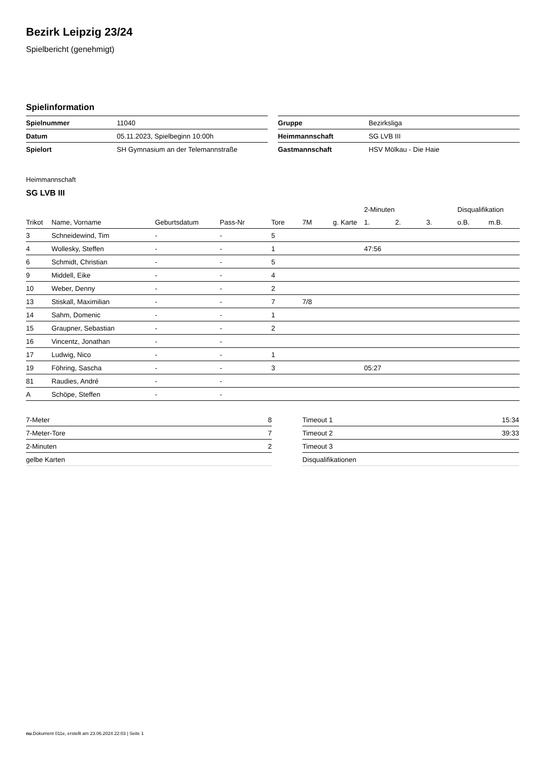Bezirk Leipzig 23/24
Spielbericht (genehmigt)
Spielinformation
| Spielnummer | 11040 |
| Datum | 05.11.2023, Spielbeginn 10:00h |
| Spielort | SH Gymnasium an der Telemannstraße |
| Gruppe | Bezirksliga |
| Heimmannschaft | SG LVB III |
| Gastmannschaft | HSV Mölkau - Die Haie |
Heimmannschaft
SG LVB III
| | | | | | | | 2-Minuten | | | Disqualifikation | |
| --- | --- | --- | --- | --- | --- | --- | --- | --- | --- | --- | --- |
| Trikot | Name, Vorname | Geburtsdatum | Pass-Nr | Tore | 7M | g. Karte | 1. | 2. | 3. | o.B. | m.B. |
| 3 | Schneidewind, Tim | - | - | 5 | | | | | | | |
| 4 | Wollesky, Steffen | - | - | 1 | | | 47:56 | | | | |
| 6 | Schmidt, Christian | - | - | 5 | | | | | | | |
| 9 | Middell, Eike | - | - | 4 | | | | | | | |
| 10 | Weber, Denny | - | - | 2 | | | | | | | |
| 13 | Stiskall, Maximilian | - | - | 7 | 7/8 | | | | | | |
| 14 | Sahm, Domenic | - | - | 1 | | | | | | | |
| 15 | Graupner, Sebastian | - | - | 2 | | | | | | | |
| 16 | Vincentz, Jonathan | - | - | | | | | | | | |
| 17 | Ludwig, Nico | - | - | 1 | | | | | | | |
| 19 | Föhring, Sascha | - | - | 3 | | | 05:27 | | | | |
| 81 | Raudies, André | - | - | | | | | | | | |
| A | Schöpe, Steffen | - | - | | | | | | | | |
| 7-Meter | 8 |
| 7-Meter-Tore | 7 |
| 2-Minuten | 2 |
| gelbe Karten | |
| Timeout 1 | 15:34 |
| Timeout 2 | 39:33 |
| Timeout 3 | |
| Disqualifikationen | |
nu.Dokument 011e, erstellt am 23.06.2024 22:03 | Seite 1